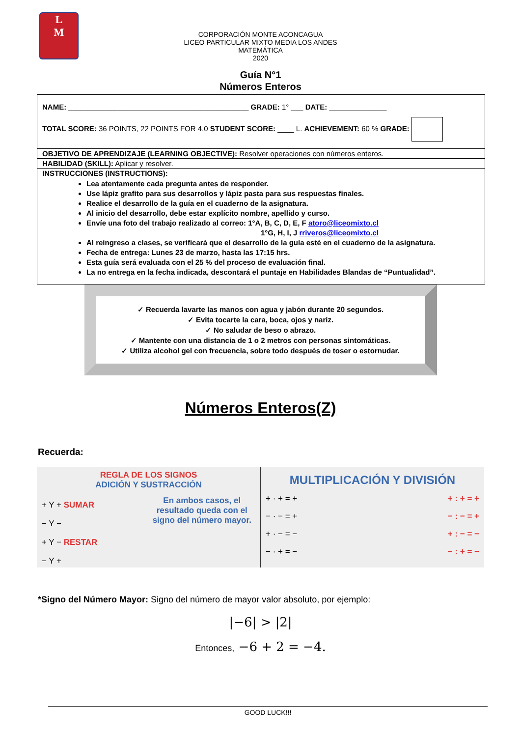L
M
CORPORACIÓN MONTE ACONCAGUA
LICEO PARTICULAR MIXTO MEDIA LOS ANDES
MATEMÁTICA
2020
Guía N°1
Números Enteros
NAME: ____________________________________________ GRADE: 1° ___ DATE: ______________
TOTAL SCORE: 36 POINTS, 22 POINTS FOR 4.0 STUDENT SCORE: ____ L. ACHIEVEMENT: 60 % GRADE:
OBJETIVO DE APRENDIZAJE (LEARNING OBJECTIVE): Resolver operaciones con números enteros.
HABILIDAD (SKILL): Aplicar y resolver.
INSTRUCCIONES (INSTRUCTIONS):
Lea atentamente cada pregunta antes de responder.
Use lápiz grafito para sus desarrollos y lápiz pasta para sus respuestas finales.
Realice el desarrollo de la guía en el cuaderno de la asignatura.
Al inicio del desarrollo, debe estar explícito nombre, apellido y curso.
Envíe una foto del trabajo realizado al correo: 1°A, B, C, D, E, F atoro@liceomixto.cl
1°G, H, I, J rriveros@liceomixto.cl
Al reingreso a clases, se verificará que el desarrollo de la guía esté en el cuaderno de la asignatura.
Fecha de entrega: Lunes 23 de marzo, hasta las 17:15 hrs.
Esta guía será evaluada con el 25 % del proceso de evaluación final.
La no entrega en la fecha indicada, descontará el puntaje en Habilidades Blandas de “Puntualidad”.
✓ Recuerda lavarte las manos con agua y jabón durante 20 segundos.
✓ Evita tocarte la cara, boca, ojos y nariz.
✓ No saludar de beso o abrazo.
✓ Mantente con una distancia de 1 o 2 metros con personas sintomáticas.
✓ Utiliza alcohol gel con frecuencia, sobre todo después de toser o estornudar.
Números Enteros(Z)
Recuerda:
REGLA DE LOS SIGNOS
ADICIÓN Y SUSTRACCIÓN
+ Y + SUMAR
− Y −
+ Y − RESTAR
− Y +
En ambos casos, el resultado queda con el signo del número mayor.
MULTIPLICACIÓN Y DIVISIÓN
+ · + = +
− · − = +
+ · − = −
− · + = −
+ : + = +
− : − = +
+ : − = −
− : + = −
*Signo del Número Mayor: Signo del número de mayor valor absoluto, por ejemplo:
|−6| > |2|
Entonces, −6 + 2 = −4.
GOOD LUCK!!!